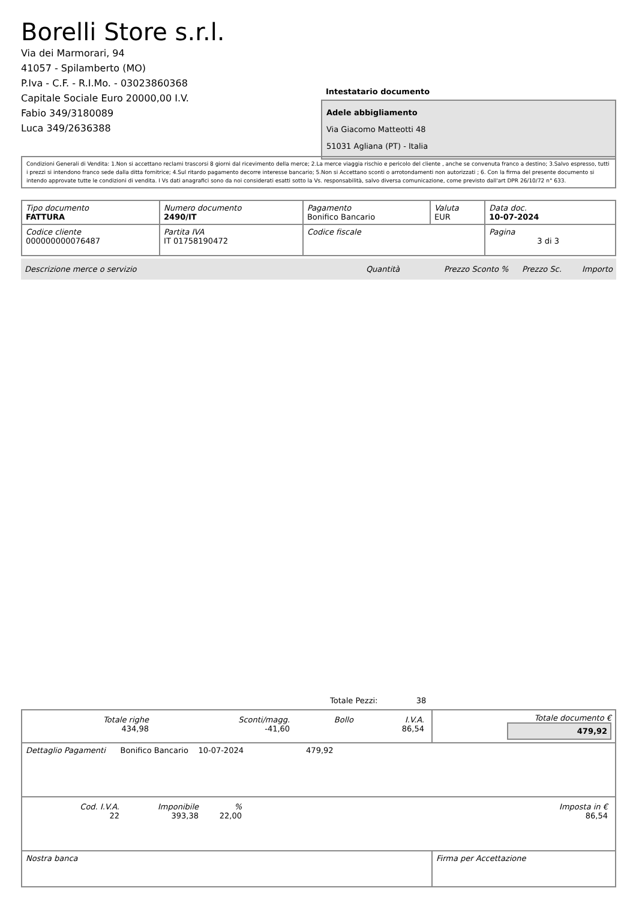Borelli Store s.r.l.
Via dei Marmorari, 94
41057 - Spilamberto (MO)
P.Iva - C.F. - R.I.Mo. - 03023860368
Capitale Sociale Euro 20000,00 I.V.
Fabio 349/3180089
Luca 349/2636388
Intestatario documento
Adele abbigliamento
Via Giacomo Matteotti 48
51031 Agliana (PT) - Italia
Condizioni Generali di Vendita: 1.Non si accettano reclami trascorsi 8 giorni dal ricevimento della merce; 2.La merce viaggia rischio e pericolo del cliente , anche se convenuta franco a destino; 3.Salvo espresso, tutti i prezzi si intendono franco sede dalla ditta fornitrice; 4.Sul ritardo pagamento decorre interesse bancario; 5.Non si Accettano sconti o arrotondamenti non autorizzati ; 6. Con la firma del presente documento si intendo approvate tutte le condizioni di vendita. I Vs dati anagrafici sono da noi considerati esatti sotto la Vs. responsabilità, salvo diversa comunicazione, come previsto dall'art DPR 26/10/72 n° 633.
| Tipo documento FATTURA | Numero documento 2490/IT | Pagamento Bonifico Bancario | Valuta EUR | Data doc. 10-07-2024 |
| Codice cliente 000000000076487 | Partita IVA IT 01758190472 | Codice fiscale | | Pagina 3 di 3 |
Descrizione merce o servizio Quantità Prezzo Sconto % Prezzo Sc. Importo
Totale Pezzi: 38
| / Totale righe 434,98 / Sconti/magg. -41,60 / Bollo / I.V.A. 86,54 / | Totale documento € 479,92 |
| Dettaglio Pagamenti Bonifico Bancario 10-07-2024 479,92 | |
| / Cod. I.V.A. 22 / Imponibile 393,38 / % 22,00 / Imposta in € 86,54 / | |
| Nostra banca | Firma per Accettazione |